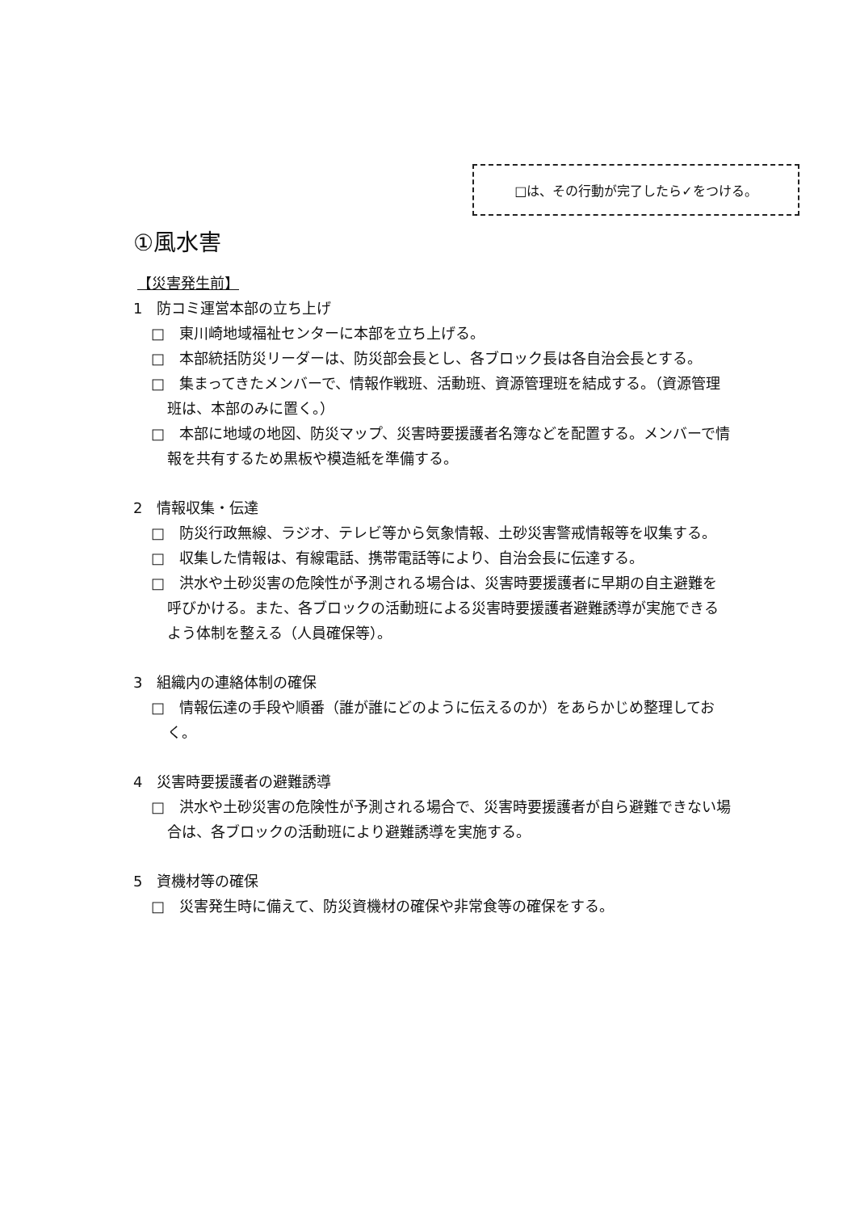□は、その行動が完了したら✓をつける。
①風水害
【災害発生前】
1　防コミ運営本部の立ち上げ
□　東川崎地域福祉センターに本部を立ち上げる。
□　本部統括防災リーダーは、防災部会長とし、各ブロック長は各自治会長とする。
□　集まってきたメンバーで、情報作戦班、活動班、資源管理班を結成する。（資源管理班は、本部のみに置く。）
□　本部に地域の地図、防災マップ、災害時要援護者名簿などを配置する。メンバーで情報を共有するため黒板や模造紙を準備する。
2　情報収集・伝達
□　防災行政無線、ラジオ、テレビ等から気象情報、土砂災害警戒情報等を収集する。
□　収集した情報は、有線電話、携帯電話等により、自治会長に伝達する。
□　洪水や土砂災害の危険性が予測される場合は、災害時要援護者に早期の自主避難を呼びかける。また、各ブロックの活動班による災害時要援護者避難誘導が実施できるよう体制を整える（人員確保等）。
3　組織内の連絡体制の確保
□　情報伝達の手段や順番（誰が誰にどのように伝えるのか）をあらかじめ整理しておく。
4　災害時要援護者の避難誘導
□　洪水や土砂災害の危険性が予測される場合で、災害時要援護者が自ら避難できない場合は、各ブロックの活動班により避難誘導を実施する。
5　資機材等の確保
□　災害発生時に備えて、防災資機材の確保や非常食等の確保をする。